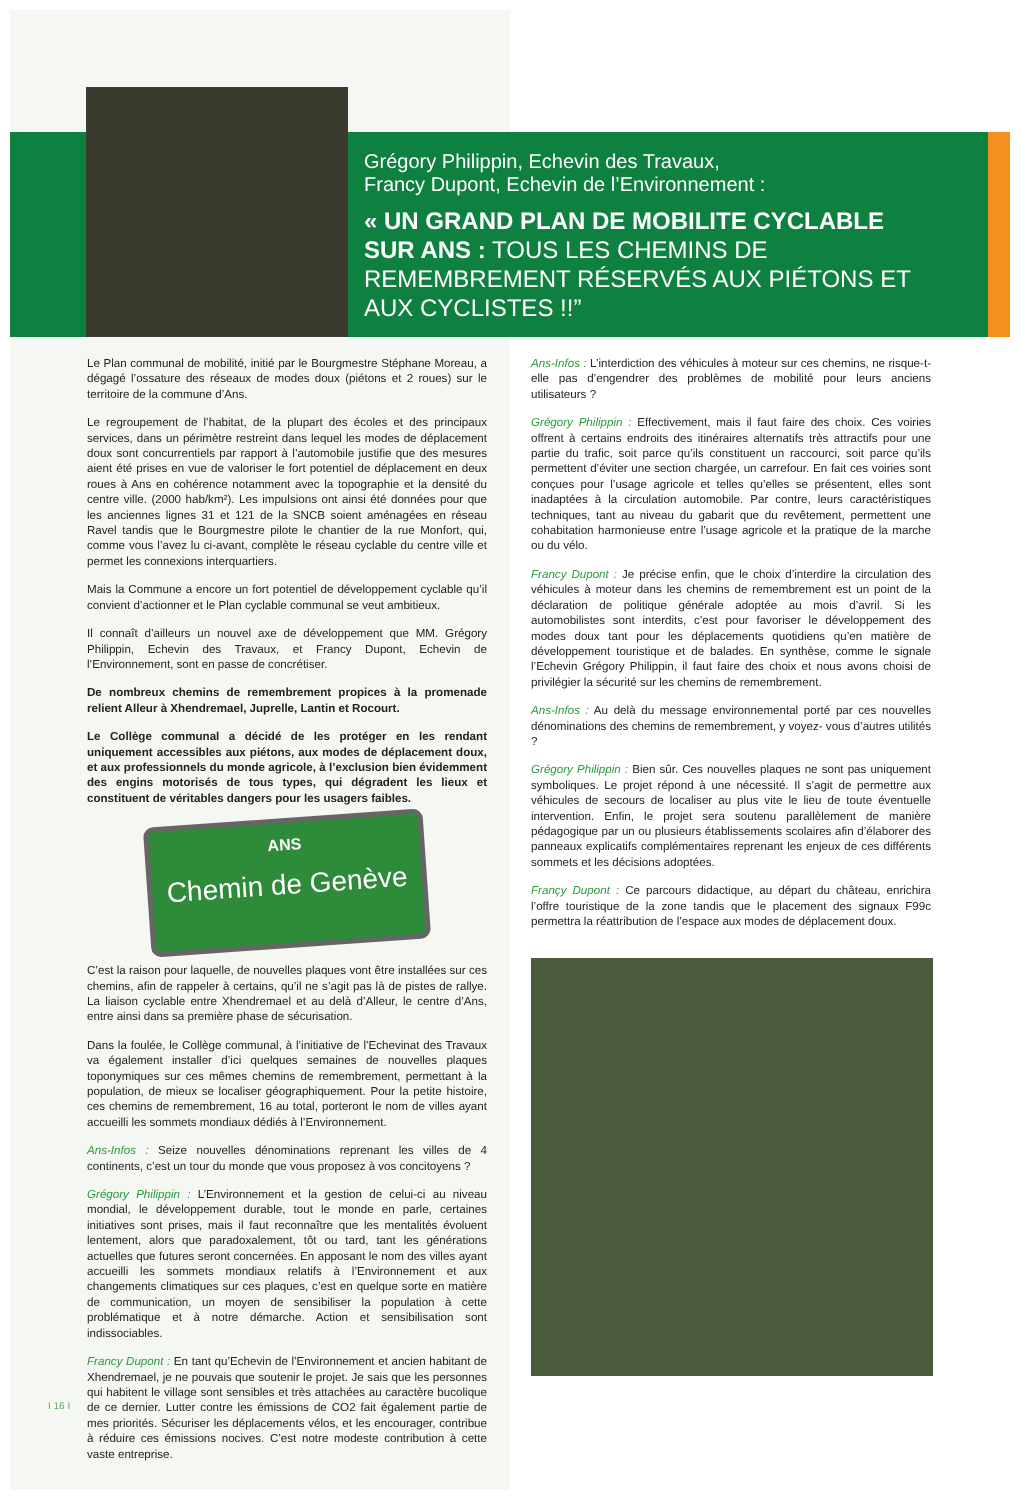Grégory Philippin, Echevin des Travaux,
Francy Dupont, Echevin de l’Environnement :
« UN GRAND PLAN DE MOBILITE CYCLABLE SUR ANS : TOUS LES CHEMINS DE REMEMBREMENT RÉSERVÉS AUX PIÉTONS ET AUX CYCLISTES !!”
Le Plan communal de mobilité, initié par le Bourgmestre Stéphane Moreau, a dégagé l’ossature des réseaux de modes doux (piétons et 2 roues) sur le territoire de la commune d’Ans.
Le regroupement de l’habitat, de la plupart des écoles et des principaux services, dans un périmètre restreint dans lequel les modes de déplacement doux sont concurrentiels par rapport à l’automobile justifie que des mesures aient été prises en vue de valoriser le fort potentiel de déplacement en deux roues à Ans en cohérence notamment avec la topographie et la densité du centre ville. (2000 hab/km²). Les impulsions ont ainsi été données pour que les anciennes lignes 31 et 121 de la SNCB soient aménagées en réseau Ravel tandis que le Bourgmestre pilote le chantier de la rue Monfort, qui, comme vous l’avez lu ci-avant, complète le réseau cyclable du centre ville et permet les connexions interquartiers.
Mais la Commune a encore un fort potentiel de développement cyclable qu’il convient d’actionner et le Plan cyclable communal se veut ambitieux.
Il connaît d’ailleurs un nouvel axe de développement que MM. Grégory Philippin, Echevin des Travaux, et Francy Dupont, Echevin de l’Environnement, sont en passe de concrétiser.
De nombreux chemins de remembrement propices à la promenade relient Alleur à Xhendremael, Juprelle, Lantin et Rocourt.
Le Collège communal a décidé de les protéger en les rendant uniquement accessibles aux piétons, aux modes de déplacement doux, et aux professionnels du monde agricole, à l’exclusion bien évidemment des engins motorisés de tous types, qui dégradent les lieux et constituent de véritables dangers pour les usagers faibles.
ANS
Chemin de Genève
C’est la raison pour laquelle, de nouvelles plaques vont être installées sur ces chemins, afin de rappeler à certains, qu’il ne s’agit pas là de pistes de rallye. La liaison cyclable entre Xhendremael et au delà d’Alleur, le centre d’Ans, entre ainsi dans sa première phase de sécurisation.
Dans la foulée, le Collège communal, à l’initiative de l’Echevinat des Travaux va également installer d’ici quelques semaines de nouvelles plaques toponymiques sur ces mêmes chemins de remembrement, permettant à la population, de mieux se localiser géographiquement. Pour la petite histoire, ces chemins de remembrement, 16 au total, porteront le nom de villes ayant accueilli les sommets mondiaux dédiés à l’Environnement.
Ans-Infos : Seize nouvelles dénominations reprenant les villes de 4 continents, c’est un tour du monde que vous proposez à vos concitoyens ?
Grégory Philippin : L’Environnement et la gestion de celui-ci au niveau mondial, le développement durable, tout le monde en parle, certaines initiatives sont prises, mais il faut reconnaître que les mentalités évoluent lentement, alors que paradoxalement, tôt ou tard, tant les générations actuelles que futures seront concernées. En apposant le nom des villes ayant accueilli les sommets mondiaux relatifs à l’Environnement et aux changements climatiques sur ces plaques, c’est en quelque sorte en matière de communication, un moyen de sensibiliser la population à cette problématique et à notre démarche. Action et sensibilisation sont indissociables.
Francy Dupont : En tant qu’Echevin de l’Environnement et ancien habitant de Xhendremael, je ne pouvais que soutenir le projet. Je sais que les personnes qui habitent le village sont sensibles et très attachées au caractère bucolique de ce dernier. Lutter contre les émissions de CO2 fait également partie de mes priorités. Sécuriser les déplacements vélos, et les encourager, contribue à réduire ces émissions nocives. C’est notre modeste contribution à cette vaste entreprise.
Ans-Infos : L’interdiction des véhicules à moteur sur ces chemins, ne risque-t-elle pas d’engendrer des problèmes de mobilité pour leurs anciens utilisateurs ?
Grégory Philippin : Effectivement, mais il faut faire des choix. Ces voiries offrent à certains endroits des itinéraires alternatifs très attractifs pour une partie du trafic, soit parce qu’ils constituent un raccourci, soit parce qu’ils permettent d’éviter une section chargée, un carrefour. En fait ces voiries sont conçues pour l’usage agricole et telles qu’elles se présentent, elles sont inadaptées à la circulation automobile. Par contre, leurs caractéristiques techniques, tant au niveau du gabarit que du revêtement, permettent une cohabitation harmonieuse entre l’usage agricole et la pratique de la marche ou du vélo.
Francy Dupont : Je précise enfin, que le choix d’interdire la circulation des véhicules à moteur dans les chemins de remembrement est un point de la déclaration de politique générale adoptée au mois d’avril. Si les automobilistes sont interdits, c’est pour favoriser le développement des modes doux tant pour les déplacements quotidiens qu’en matière de développement touristique et de balades. En synthèse, comme le signale l’Echevin Grégory Philippin, il faut faire des choix et nous avons choisi de privilégier la sécurité sur les chemins de remembrement.
Ans-Infos : Au delà du message environnemental porté par ces nouvelles dénominations des chemins de remembrement, y voyez- vous d’autres utilités ?
Grégory Philippin : Bien sûr. Ces nouvelles plaques ne sont pas uniquement symboliques. Le projet répond à une nécessité. Il s’agit de permettre aux véhicules de secours de localiser au plus vite le lieu de toute éventuelle intervention. Enfin, le projet sera soutenu parallèlement de manière pédagogique par un ou plusieurs établissements scolaires afin d’élaborer des panneaux explicatifs complémentaires reprenant les enjeux de ces différents sommets et les décisions adoptées.
Françy Dupont : Ce parcours didactique, au départ du château, enrichira l’offre touristique de la zone tandis que le placement des signaux F99c permettra la réattribution de l’espace aux modes de déplacement doux.
I 16 I